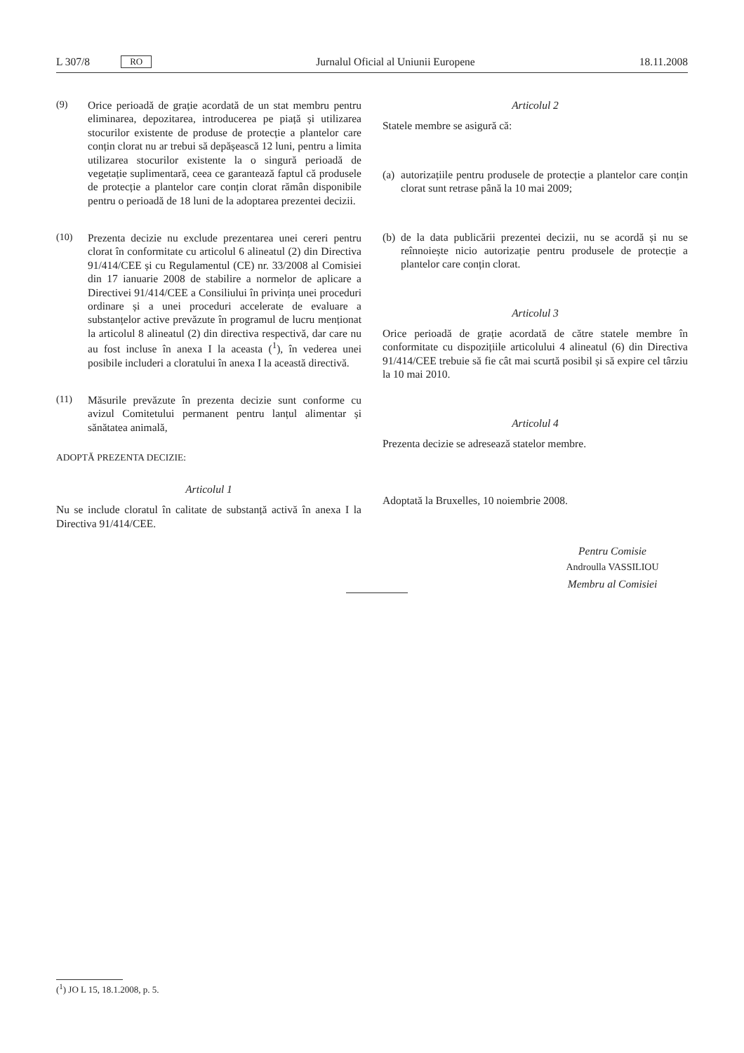L 307/8 RO Jurnalul Oficial al Uniunii Europene 18.11.2008
(9) Orice perioadă de grație acordată de un stat membru pentru eliminarea, depozitarea, introducerea pe piață și utilizarea stocurilor existente de produse de protecție a plantelor care conțin clorat nu ar trebui să depășească 12 luni, pentru a limita utilizarea stocurilor existente la o singură perioadă de vegetație suplimentară, ceea ce garantează faptul că produsele de protecție a plantelor care conțin clorat rămân disponibile pentru o perioadă de 18 luni de la adoptarea prezentei decizii.
(10) Prezenta decizie nu exclude prezentarea unei cereri pentru clorat în conformitate cu articolul 6 alineatul (2) din Directiva 91/414/CEE și cu Regulamentul (CE) nr. 33/2008 al Comisiei din 17 ianuarie 2008 de stabilire a normelor de aplicare a Directivei 91/414/CEE a Consiliului în privința unei proceduri ordinare și a unei proceduri accelerate de evaluare a substanțelor active prevăzute în programul de lucru menționat la articolul 8 alineatul (2) din directiva respectivă, dar care nu au fost incluse în anexa I la aceasta (<sup>1</sup>), în vederea unei posibile includeri a cloratului în anexa I la această directivă.
(11) Măsurile prevăzute în prezenta decizie sunt conforme cu avizul Comitetului permanent pentru lanțul alimentar și sănătatea animală,
ADOPTĂ PREZENTA DECIZIE:
Articolul 1
Nu se include cloratul în calitate de substanță activă în anexa I la Directiva 91/414/CEE.
Articolul 2
Statele membre se asigură că:
(a)
autorizațiile pentru produsele de protecție a plantelor care conțin clorat sunt retrase până la 10 mai 2009;
(b)
de la data publicării prezentei decizii, nu se acordă și nu se reînnoiește nicio autorizație pentru produsele de protecție a plantelor care conțin clorat.
Articolul 3
Orice perioadă de grație acordată de către statele membre în conformitate cu dispozițiile articolului 4 alineatul (6) din Directiva 91/414/CEE trebuie să fie cât mai scurtă posibil și să expire cel târziu la 10 mai 2010.
Articolul 4
Prezenta decizie se adresează statelor membre.
Adoptată la Bruxelles, 10 noiembrie 2008.
Pentru Comisie
Androulla VASSILIOU
Membru al Comisiei
(<sup>1</sup>) JO L 15, 18.1.2008, p. 5.